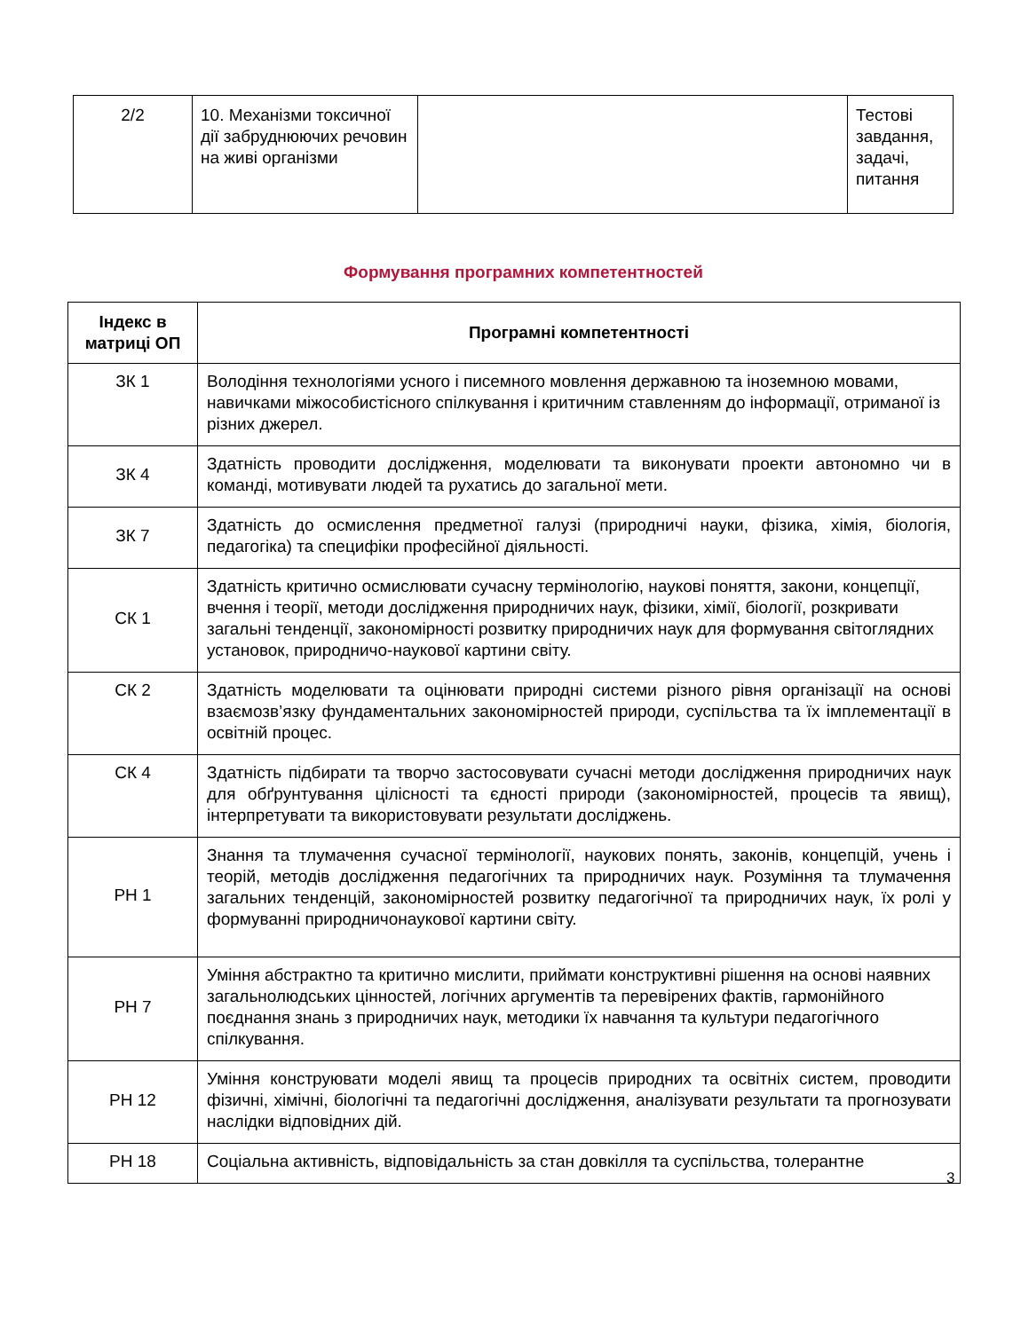| 2/2 | 10. Механізми токсичної дії забруднюючих речовин на живі організми | | Тестові завдання, задачі, питання |
Формування програмних компетентностей
| Індекс в матриці ОП | Програмні компетентності |
| --- | --- |
| ЗК 1 | Володіння технологіями усного і писемного мовлення державною та іноземною мовами, навичками міжособистісного спілкування і критичним ставленням до інформації, отриманої із різних джерел. |
| ЗК 4 | Здатність проводити дослідження, моделювати та виконувати проекти автономно чи в команді, мотивувати людей та рухатись до загальної мети. |
| ЗК 7 | Здатність до осмислення предметної галузі (природничі науки, фізика, хімія, біологія, педагогіка) та специфіки професійної діяльності. |
| СК 1 | Здатність критично осмислювати сучасну термінологію, наукові поняття, закони, концепції, вчення і теорії, методи дослідження природничих наук, фізики, хімії, біології, розкривати загальні тенденції, закономірності розвитку природничих наук для формування світоглядних установок, природничо-наукової картини світу. |
| СК 2 | Здатність моделювати та оцінювати природні системи різного рівня організації на основі взаємозв’язку фундаментальних закономірностей природи, суспільства та їх імплементації в освітній процес. |
| СК 4 | Здатність підбирати та творчо застосовувати сучасні методи дослідження природничих наук для обґрунтування цілісності та єдності природи (закономірностей, процесів та явищ), інтерпретувати та використовувати результати досліджень. |
| РН 1 | Знання та тлумачення сучасної термінології, наукових понять, законів, концепцій, учень і теорій, методів дослідження педагогічних та природничих наук. Розуміння та тлумачення загальних тенденцій, закономірностей розвитку педагогічної та природничих наук, їх ролі у формуванні природничонаукової картини світу. |
| РН 7 | Уміння абстрактно та критично мислити, приймати конструктивні рішення на основі наявних загальнолюдських цінностей, логічних аргументів та перевірених фактів, гармонійного поєднання знань з природничих наук, методики їх навчання та культури педагогічного спілкування. |
| РН 12 | Уміння конструювати моделі явищ та процесів природних та освітніх систем, проводити фізичні, хімічні, біологічні та педагогічні дослідження, аналізувати результати та прогнозувати наслідки відповідних дій. |
| РН 18 | Соціальна активність, відповідальність за стан довкілля та суспільства, толерантне |
3